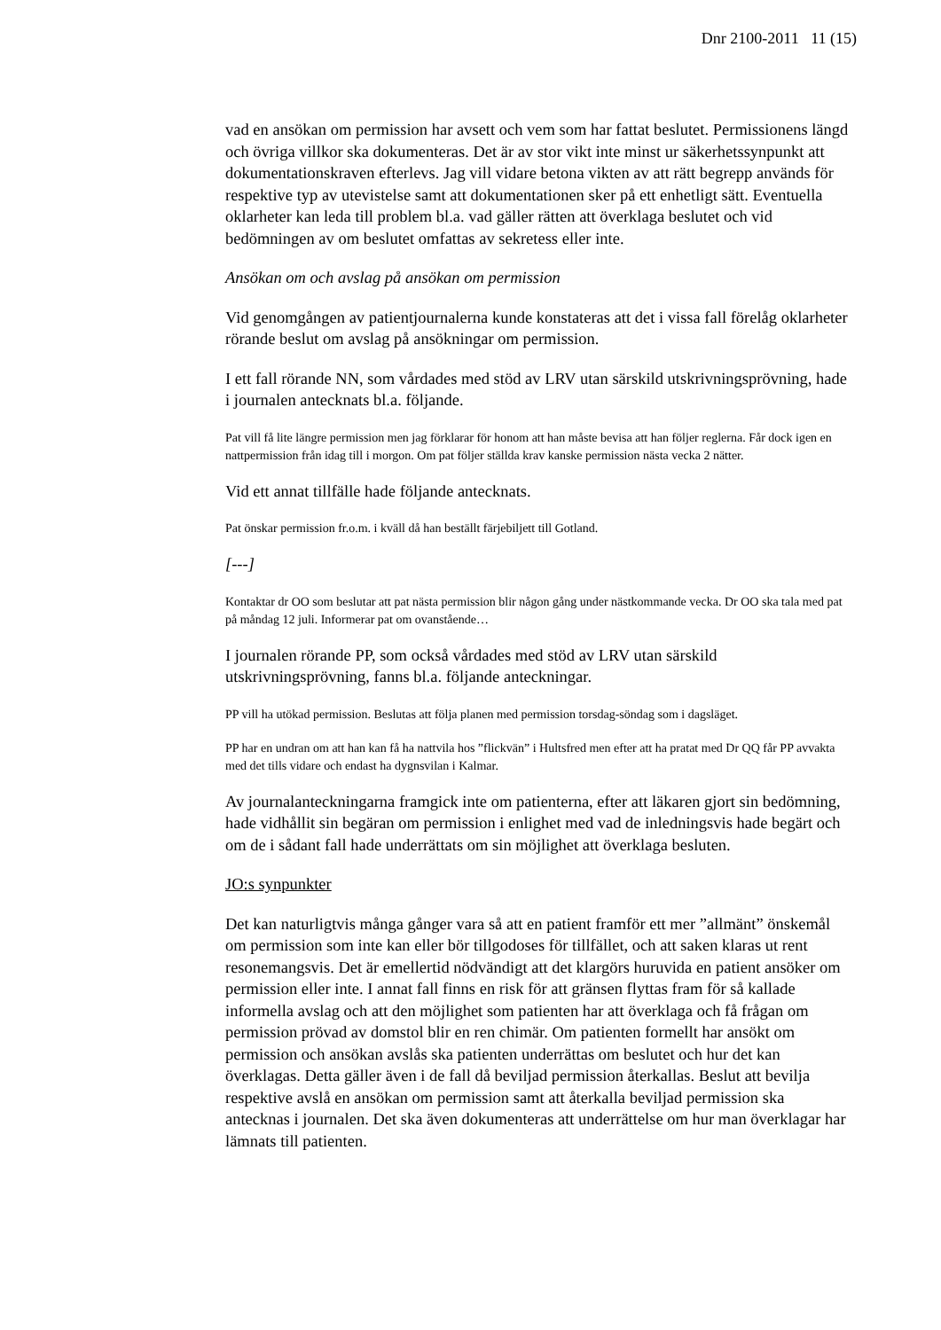Dnr 2100-2011 11 (15)
vad en ansökan om permission har avsett och vem som har fattat beslutet. Permissionens längd och övriga villkor ska dokumenteras. Det är av stor vikt inte minst ur säkerhetssynpunkt att dokumentationskraven efterlevs. Jag vill vidare betona vikten av att rätt begrepp används för respektive typ av utevistelse samt att dokumentationen sker på ett enhetligt sätt. Eventuella oklarheter kan leda till problem bl.a. vad gäller rätten att överklaga beslutet och vid bedömningen av om beslutet omfattas av sekretess eller inte.
Ansökan om och avslag på ansökan om permission
Vid genomgången av patientjournalerna kunde konstateras att det i vissa fall förelåg oklarheter rörande beslut om avslag på ansökningar om permission.
I ett fall rörande NN, som vårdades med stöd av LRV utan särskild utskrivningsprövning, hade i journalen antecknats bl.a. följande.
Pat vill få lite längre permission men jag förklarar för honom att han måste bevisa att han följer reglerna. Får dock igen en nattpermission från idag till i morgon. Om pat följer ställda krav kanske permission nästa vecka 2 nätter.
Vid ett annat tillfälle hade följande antecknats.
Pat önskar permission fr.o.m. i kväll då han beställt färjebiljett till Gotland.
[---]
Kontaktar dr OO som beslutar att pat nästa permission blir någon gång under nästkommande vecka. Dr OO ska tala med pat på måndag 12 juli. Informerar pat om ovanstående…
I journalen rörande PP, som också vårdades med stöd av LRV utan särskild utskrivningsprövning, fanns bl.a. följande anteckningar.
PP vill ha utökad permission. Beslutas att följa planen med permission torsdag-söndag som i dagsläget.
PP har en undran om att han kan få ha nattvila hos ”flickvän” i Hultsfred men efter att ha pratat med Dr QQ får PP avvakta med det tills vidare och endast ha dygnsvilan i Kalmar.
Av journalanteckningarna framgick inte om patienterna, efter att läkaren gjort sin bedömning, hade vidhållit sin begäran om permission i enlighet med vad de inledningsvis hade begärt och om de i sådant fall hade underrättats om sin möjlighet att överklaga besluten.
JO:s synpunkter
Det kan naturligtvis många gånger vara så att en patient framför ett mer ”allmänt” önskemål om permission som inte kan eller bör tillgodoses för tillfället, och att saken klaras ut rent resonemangsvis. Det är emellertid nödvändigt att det klargörs huruvida en patient ansöker om permission eller inte. I annat fall finns en risk för att gränsen flyttas fram för så kallade informella avslag och att den möjlighet som patienten har att överklaga och få frågan om permission prövad av domstol blir en ren chimär. Om patienten formellt har ansökt om permission och ansökan avslås ska patienten underrättas om beslutet och hur det kan överklagas. Detta gäller även i de fall då beviljad permission återkallas. Beslut att bevilja respektive avslå en ansökan om permission samt att återkalla beviljad permission ska antecknas i journalen. Det ska även dokumenteras att underrättelse om hur man överklagar har lämnats till patienten.